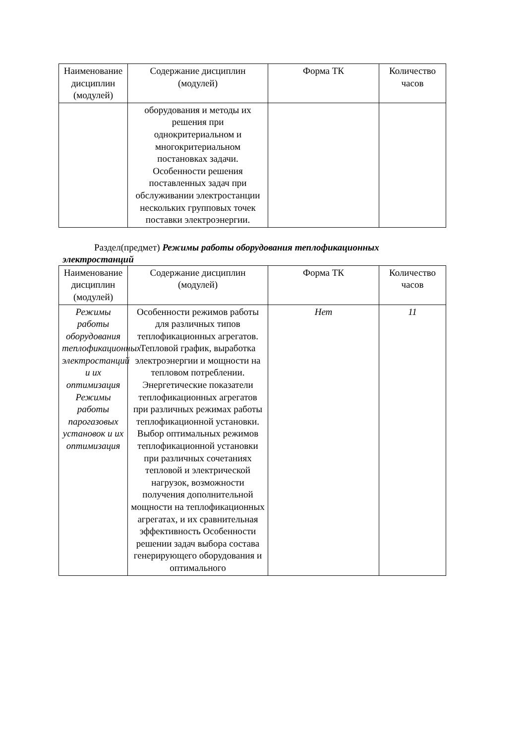| Наименование дисциплин (модулей) | Содержание дисциплин (модулей) | Форма ТК | Количество часов |
| | оборудования и методы их решения при однокритериальном и многокритериальном постановках задачи. Особенности решения поставленных задач при обслуживании электростанции нескольких групповых точек поставки электроэнергии. | | |
Раздел(предмет) Режимы работы оборудования теплофикационных электростанций
| Наименование дисциплин (модулей) | Содержание дисциплин (модулей) | Форма ТК | Количество часов |
| Режимы работы оборудования теплофикационных электростанций и их оптимизация Режимы работы парогазовых установок и их оптимизация | Особенности режимов работы для различных типов теплофикационных агрегатов. Тепловой график, выработка электроэнергии и мощности на тепловом потреблении. Энергетические показатели теплофикационных агрегатов при различных режимах работы теплофикационной установки. Выбор оптимальных режимов теплофикационной установки при различных сочетаниях тепловой и электрической нагрузок, возможности получения дополнительной мощности на теплофикационных агрегатах, и их сравнительная эффективность Особенности решении задач выбора состава генерирующего оборудования и оптимального | Нет | 11 |